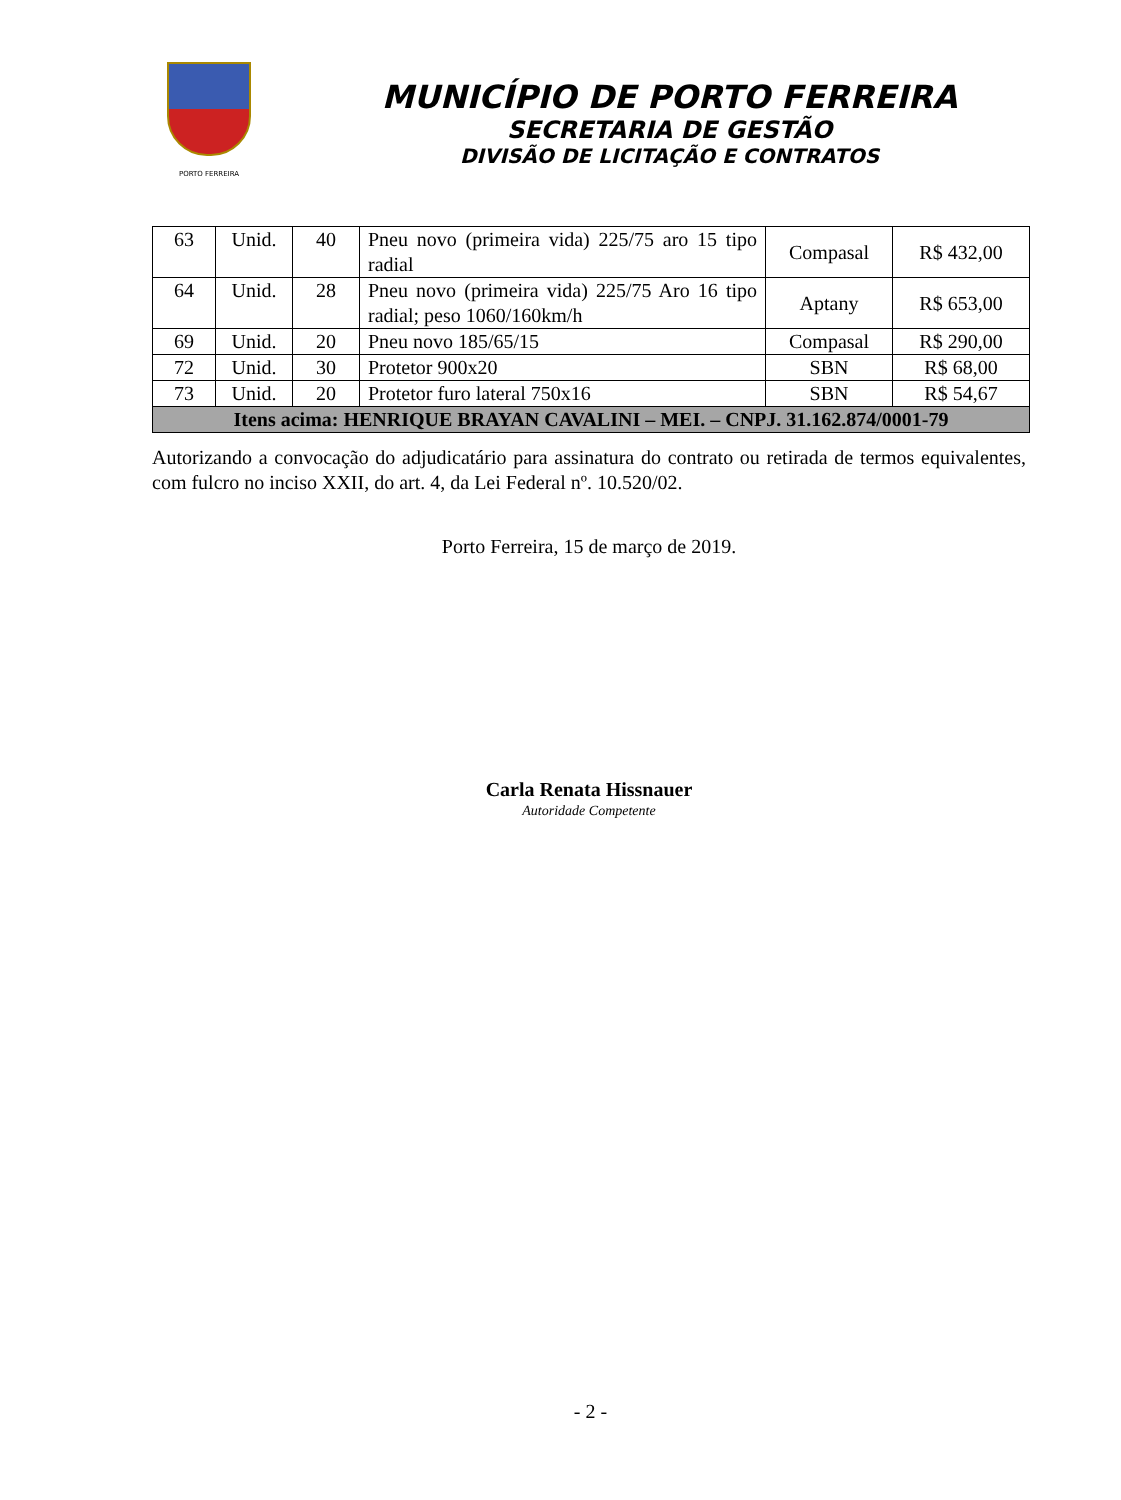PORTO FERREIRA
MUNICÍPIO DE PORTO FERREIRA
SECRETARIA DE GESTÃO
DIVISÃO DE LICITAÇÃO E CONTRATOS
| 63 | Unid. | 40 | Pneu novo (primeira vida) 225/75 aro 15 tipo radial | Compasal | R$ 432,00 |
| 64 | Unid. | 28 | Pneu novo (primeira vida) 225/75 Aro 16 tipo radial; peso 1060/160km/h | Aptany | R$ 653,00 |
| 69 | Unid. | 20 | Pneu novo 185/65/15 | Compasal | R$ 290,00 |
| 72 | Unid. | 30 | Protetor 900x20 | SBN | R$ 68,00 |
| 73 | Unid. | 20 | Protetor furo lateral 750x16 | SBN | R$ 54,67 |
| Itens acima: HENRIQUE BRAYAN CAVALINI – MEI. – CNPJ. 31.162.874/0001-79 | | | | | |
Autorizando a convocação do adjudicatário para assinatura do contrato ou retirada de termos equivalentes, com fulcro no inciso XXII, do art. 4, da Lei Federal nº. 10.520/02.
Porto Ferreira, 15 de março de 2019.
Carla Renata Hissnauer
Autoridade Competente
- 2 -